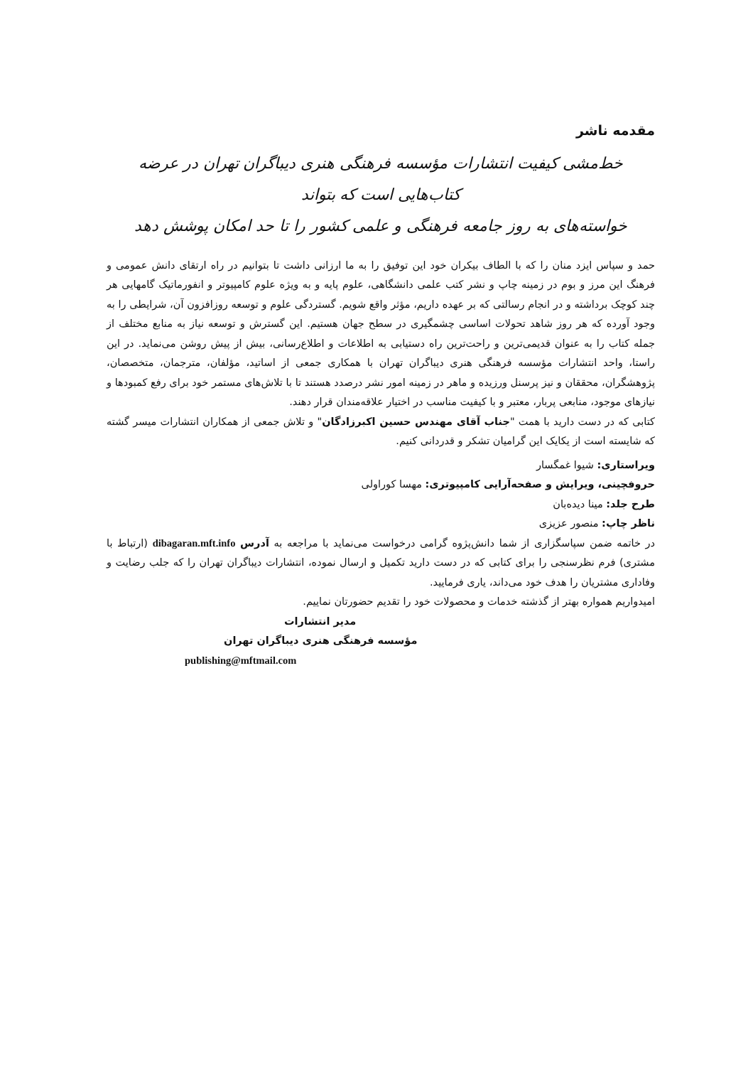مقدمه ناشر
خط‌مشی کیفیت انتشارات مؤسسه فرهنگی هنری دیباگران تهران در عرضه کتاب‌هایی است که بتواند
خواسته‌های به روز جامعه فرهنگی و علمی کشور را تا حد امکان پوشش دهد
حمد و سپاس ایزد منان را که با الطاف بیکران خود این توفیق را به ما ارزانی داشت تا بتوانیم در راه ارتقای دانش عمومی و فرهنگ این مرز و بوم در زمینه چاپ و نشر کتب علمی دانشگاهی، علوم پایه و به ویژه علوم کامپیوتر و انفورماتیک گامهایی هر چند کوچک برداشته و در انجام رسالتی که بر عهده داریم، مؤثر واقع شویم. گستردگی علوم و توسعه روزافزون آن، شرایطی را به وجود آورده که هر روز شاهد تحولات اساسی چشمگیری در سطح جهان هستیم. این گسترش و توسعه نیاز به منابع مختلف از جمله کتاب را به عنوان قدیمی‌ترین و راحت‌ترین راه دستیابی به اطلاعات و اطلاع‌رسانی، بیش از پیش روشن می‌نماید. در این راستا، واحد انتشارات مؤسسه فرهنگی هنری دیباگران تهران با همکاری جمعی از اساتید، مؤلفان، مترجمان، متخصصان، پژوهشگران، محققان و نیز پرسنل ورزیده و ماهر در زمینه امور نشر درصدد هستند تا با تلاش‌های مستمر خود برای رفع کمبودها و نیازهای موجود، منابعی پربار، معتبر و با کیفیت مناسب در اختیار علاقه‌مندان قرار دهند.
کتابی که در دست دارید با همت "جناب آقای مهندس حسین اکبرزادگان" و تلاش جمعی از همکاران انتشارات میسر گشته که شایسته است از یکایک این گرامیان تشکر و قدردانی کنیم.
ویراستاری: شیوا غمگسار
حروفچینی، ویرایش و صفحه‌آرایی کامپیوتری: مهسا کوراولی
طرح جلد: مینا دیده‌بان
ناظر چاپ: منصور عزیزی
در خاتمه ضمن سپاسگزاری از شما دانش‌پژوه گرامی درخواست می‌نماید با مراجعه به آدرس dibagaran.mft.info (ارتباط با مشتری) فرم نظرسنجی را برای کتابی که در دست دارید تکمیل و ارسال نموده، انتشارات دیباگران تهران را که جلب رضایت و وفاداری مشتریان را هدف خود می‌داند، یاری فرمایید.
امیدواریم همواره بهتر از گذشته خدمات و محصولات خود را تقدیم حضورتان نماییم.
مدیر انتشارات
مؤسسه فرهنگی هنری دیباگران تهران
publishing@mftmail.com